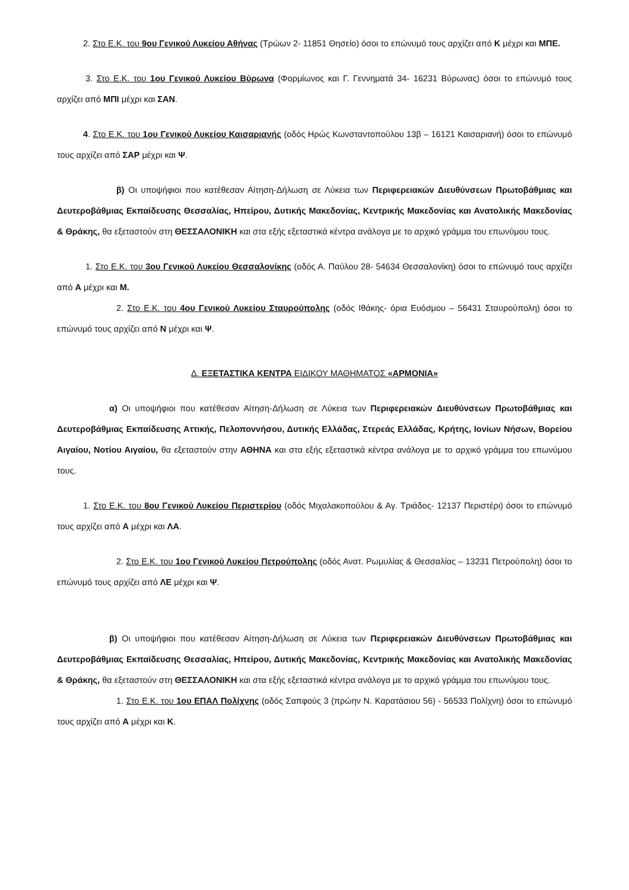2. Στο Ε.Κ. του 9ου Γενικού Λυκείου Αθήνας (Τρώων 2- 11851 Θησείο) όσοι το επώνυμό τους αρχίζει από Κ μέχρι και ΜΠΕ.
3. Στο Ε.Κ. του 1ου Γενικού Λυκείου Βύρωνα (Φορμίωνος και Γ. Γεννηματά 34- 16231 Βύρωνας) όσοι το επώνυμό τους αρχίζει από ΜΠΙ μέχρι και ΣΑΝ.
4. Στο Ε.Κ. του 1ου Γενικού Λυκείου Καισαριανής (οδός Ηρώς Κωνσταντοπούλου 13β – 16121 Καισαριανή) όσοι το επώνυμό τους αρχίζει από ΣΑΡ μέχρι και Ψ.
β) Οι υποψήφιοι που κατέθεσαν Αίτηση-Δήλωση σε Λύκεια των Περιφερειακών Διευθύνσεων Πρωτοβάθμιας και Δευτεροβάθμιας Εκπαίδευσης Θεσσαλίας, Ηπείρου, Δυτικής Μακεδονίας, Κεντρικής Μακεδονίας και Ανατολικής Μακεδονίας & Θράκης, θα εξεταστούν στη ΘΕΣΣΑΛΟΝΙΚΗ και στα εξής εξεταστικά κέντρα ανάλογα με το αρχικό γράμμα του επωνύμου τους.
1. Στο Ε.Κ. του 3ου Γενικού Λυκείου Θεσσαλονίκης (οδός Α. Παύλου 28- 54634 Θεσσαλονίκη) όσοι το επώνυμό τους αρχίζει από Α μέχρι και Μ.
2. Στο Ε.Κ. του 4ου Γενικού Λυκείου Σταυρούπολης (οδός Ιθάκης- όρια Ευόσμου – 56431 Σταυρούπολη) όσοι το επώνυμό τους αρχίζει από Ν μέχρι και Ψ.
Δ. ΕΞΕΤΑΣΤΙΚΑ ΚΕΝΤΡΑ ΕΙΔΙΚΟΥ ΜΑΘΗΜΑΤΟΣ «ΑΡΜΟΝΙΑ»
α) Οι υποψήφιοι που κατέθεσαν Αίτηση-Δήλωση σε Λύκεια των Περιφερειακών Διευθύνσεων Πρωτοβάθμιας και Δευτεροβάθμιας Εκπαίδευσης Αττικής, Πελοποννήσου, Δυτικής Ελλάδας, Στερεάς Ελλάδας, Κρήτης, Ιονίων Νήσων, Βορείου Αιγαίου, Νοτίου Αιγαίου, θα εξεταστούν στην ΑΘΗΝΑ και στα εξής εξεταστικά κέντρα ανάλογα με το αρχικό γράμμα του επωνύμου τους.
1. Στο Ε.Κ. του 8ου Γενικού Λυκείου Περιστερίου (οδός Μιχαλακοπούλου & Αγ. Τριάδος- 12137 Περιστέρι) όσοι το επώνυμό τους αρχίζει από Α μέχρι και ΛΑ.
2. Στο Ε.Κ. του 1ου Γενικού Λυκείου Πετρούπολης (οδός Ανατ. Ρωμυλίας & Θεσσαλίας – 13231 Πετρούπολη) όσοι το επώνυμό τους αρχίζει από ΛΕ μέχρι και Ψ.
β) Οι υποψήφιοι που κατέθεσαν Αίτηση-Δήλωση σε Λύκεια των Περιφερειακών Διευθύνσεων Πρωτοβάθμιας και Δευτεροβάθμιας Εκπαίδευσης Θεσσαλίας, Ηπείρου, Δυτικής Μακεδονίας, Κεντρικής Μακεδονίας και Ανατολικής Μακεδονίας & Θράκης, θα εξεταστούν στη ΘΕΣΣΑΛΟΝΙΚΗ και στα εξής εξεταστικά κέντρα ανάλογα με το αρχικό γράμμα του επωνύμου τους.
1. Στο Ε.Κ. του 1ου ΕΠΑΛ Πολίχνης (οδός Σαπφούς 3 (πρώην Ν. Καρατάσιου 56) - 56533 Πολίχνη) όσοι το επώνυμό τους αρχίζει από Α μέχρι και Κ.